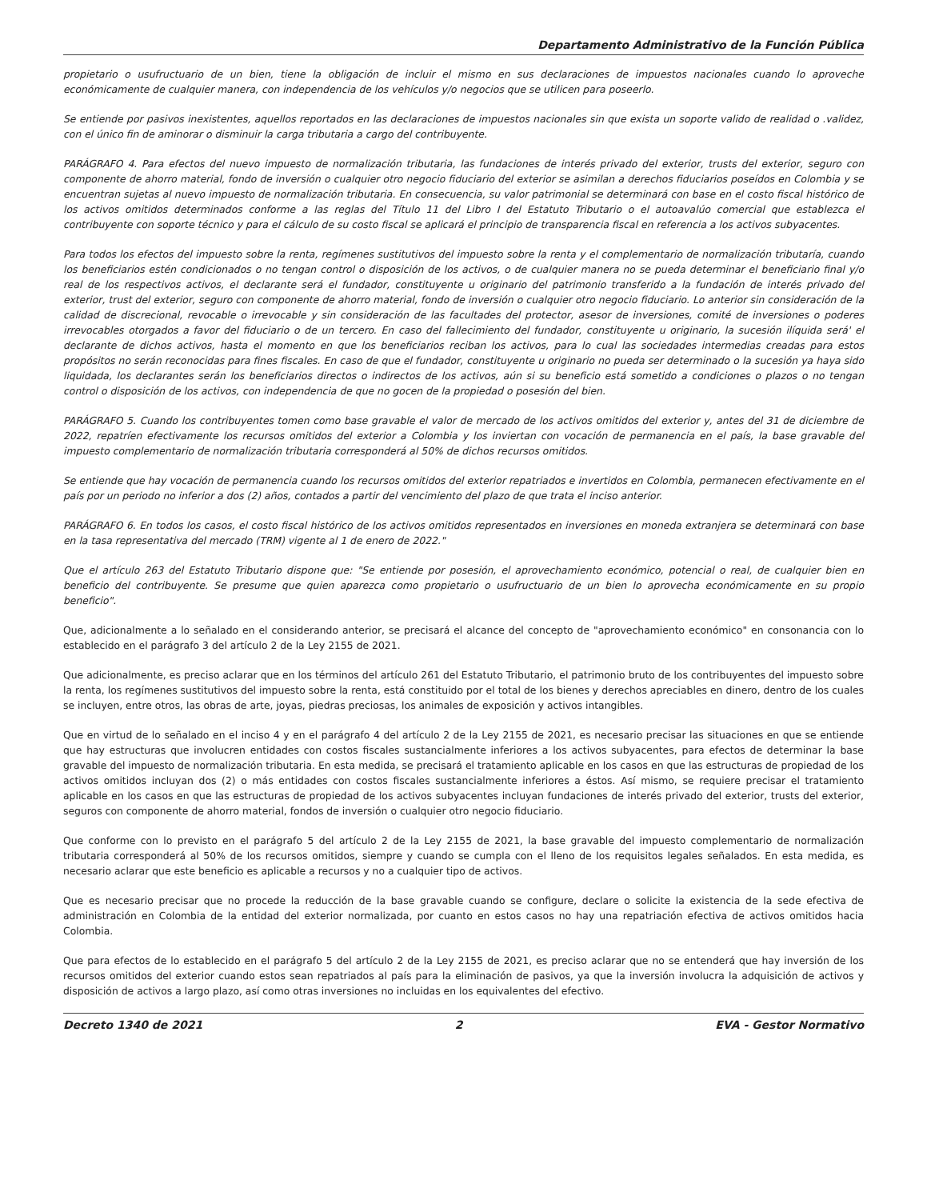Departamento Administrativo de la Función Pública
propietario o usufructuario de un bien, tiene la obligación de incluir el mismo en sus declaraciones de impuestos nacionales cuando lo aproveche económicamente de cualquier manera, con independencia de los vehículos y/o negocios que se utilicen para poseerlo.
Se entiende por pasivos inexistentes, aquellos reportados en las declaraciones de impuestos nacionales sin que exista un soporte valido de realidad o .validez, con el único fin de aminorar o disminuir la carga tributaria a cargo del contribuyente.
PARÁGRAFO 4. Para efectos del nuevo impuesto de normalización tributaria, las fundaciones de interés privado del exterior, trusts del exterior, seguro con componente de ahorro material, fondo de inversión o cualquier otro negocio fiduciario del exterior se asimilan a derechos fiduciarios poseídos en Colombia y se encuentran sujetas al nuevo impuesto de normalización tributaria. En consecuencia, su valor patrimonial se determinará con base en el costo fiscal histórico de los activos omitidos determinados conforme a las reglas del Título 11 del Libro I del Estatuto Tributario o el autoavalúo comercial que establezca el contribuyente con soporte técnico y para el cálculo de su costo fiscal se aplicará el principio de transparencia fiscal en referencia a los activos subyacentes.
Para todos los efectos del impuesto sobre la renta, regímenes sustitutivos del impuesto sobre la renta y el complementario de normalización tributaría, cuando los beneficiarios estén condicionados o no tengan control o disposición de los activos, o de cualquier manera no se pueda determinar el beneficiario final y/o real de los respectivos activos, el declarante será el fundador, constituyente u originario del patrimonio transferido a la fundación de interés privado del exterior, trust del exterior, seguro con componente de ahorro material, fondo de inversión o cualquier otro negocio fiduciario. Lo anterior sin consideración de la calidad de discrecional, revocable o irrevocable y sin consideración de las facultades del protector, asesor de inversiones, comité de inversiones o poderes irrevocables otorgados a favor del fiduciario o de un tercero. En caso del fallecimiento del fundador, constituyente u originario, la sucesión ilíquida será' el declarante de dichos activos, hasta el momento en que los beneficiarios reciban los activos, para lo cual las sociedades intermedias creadas para estos propósitos no serán reconocidas para fines fiscales. En caso de que el fundador, constituyente u originario no pueda ser determinado o la sucesión ya haya sido liquidada, los declarantes serán los beneficiarios directos o indirectos de los activos, aún si su beneficio está sometido a condiciones o plazos o no tengan control o disposición de los activos, con independencia de que no gocen de la propiedad o posesión del bien.
PARÁGRAFO 5. Cuando los contribuyentes tomen como base gravable el valor de mercado de los activos omitidos del exterior y, antes del 31 de diciembre de 2022, repatríen efectivamente los recursos omitidos del exterior a Colombia y los inviertan con vocación de permanencia en el país, la base gravable del impuesto complementario de normalización tributaria corresponderá al 50% de dichos recursos omitidos.
Se entiende que hay vocación de permanencia cuando los recursos omitidos del exterior repatriados e invertidos en Colombia, permanecen efectivamente en el país por un periodo no inferior a dos (2) años, contados a partir del vencimiento del plazo de que trata el inciso anterior.
PARÁGRAFO 6. En todos los casos, el costo fiscal histórico de los activos omitidos representados en inversiones en moneda extranjera se determinará con base en la tasa representativa del mercado (TRM) vigente al 1 de enero de 2022."
Que el artículo 263 del Estatuto Tributario dispone que: "Se entiende por posesión, el aprovechamiento económico, potencial o real, de cualquier bien en beneficio del contribuyente. Se presume que quien aparezca como propietario o usufructuario de un bien lo aprovecha económicamente en su propio beneficio".
Que, adicionalmente a lo señalado en el considerando anterior, se precisará el alcance del concepto de "aprovechamiento económico" en consonancia con lo establecido en el parágrafo 3 del artículo 2 de la Ley 2155 de 2021.
Que adicionalmente, es preciso aclarar que en los términos del artículo 261 del Estatuto Tributario, el patrimonio bruto de los contribuyentes del impuesto sobre la renta, los regímenes sustitutivos del impuesto sobre la renta, está constituido por el total de los bienes y derechos apreciables en dinero, dentro de los cuales se incluyen, entre otros, las obras de arte, joyas, piedras preciosas, los animales de exposición y activos intangibles.
Que en virtud de lo señalado en el inciso 4 y en el parágrafo 4 del artículo 2 de la Ley 2155 de 2021, es necesario precisar las situaciones en que se entiende que hay estructuras que involucren entidades con costos fiscales sustancialmente inferiores a los activos subyacentes, para efectos de determinar la base gravable del impuesto de normalización tributaria. En esta medida, se precisará el tratamiento aplicable en los casos en que las estructuras de propiedad de los activos omitidos incluyan dos (2) o más entidades con costos fiscales sustancialmente inferiores a éstos. Así mismo, se requiere precisar el tratamiento aplicable en los casos en que las estructuras de propiedad de los activos subyacentes incluyan fundaciones de interés privado del exterior, trusts del exterior, seguros con componente de ahorro material, fondos de inversión o cualquier otro negocio fiduciario.
Que conforme con lo previsto en el parágrafo 5 del artículo 2 de la Ley 2155 de 2021, la base gravable del impuesto complementario de normalización tributaria corresponderá al 50% de los recursos omitidos, siempre y cuando se cumpla con el lleno de los requisitos legales señalados. En esta medida, es necesario aclarar que este beneficio es aplicable a recursos y no a cualquier tipo de activos.
Que es necesario precisar que no procede la reducción de la base gravable cuando se configure, declare o solicite la existencia de la sede efectiva de administración en Colombia de la entidad del exterior normalizada, por cuanto en estos casos no hay una repatriación efectiva de activos omitidos hacia Colombia.
Que para efectos de lo establecido en el parágrafo 5 del artículo 2 de la Ley 2155 de 2021, es preciso aclarar que no se entenderá que hay inversión de los recursos omitidos del exterior cuando estos sean repatriados al país para la eliminación de pasivos, ya que la inversión involucra la adquisición de activos y disposición de activos a largo plazo, así como otras inversiones no incluidas en los equivalentes del efectivo.
Decreto 1340 de 2021 2 EVA - Gestor Normativo